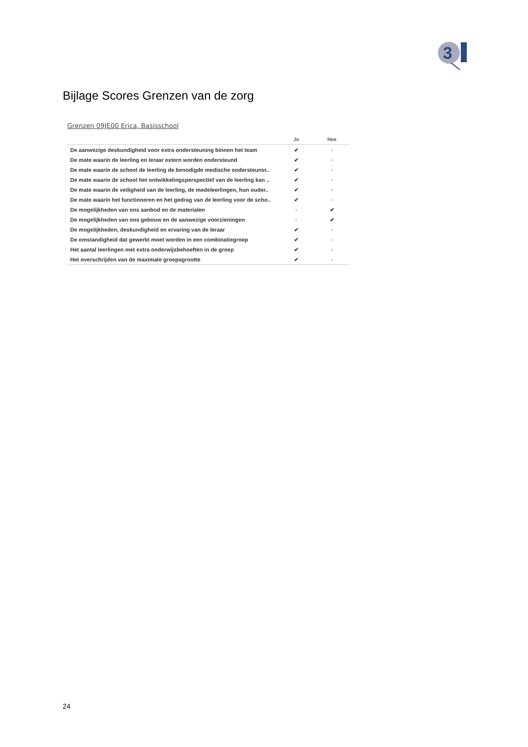3
Bijlage Scores Grenzen van de zorg
Grenzen 09JE00 Erica, Basisschool
| | Ja | Nee |
| --- | --- | --- |
| De aanwezige deskundigheid voor extra ondersteuning binnen het team | ✔ | ■ |
| De mate waarin de leerling en leraar extern worden ondersteund | ✔ | ■ |
| De mate waarin de school de leerling de benodigde medische ondersteunin.. | ✔ | ■ |
| De mate waarin de school het ontwikkelingsperspectief van de leerling kan .. | ✔ | ■ |
| De mate waarin de veiligheid van de leerling, de medeleerlingen, hun ouder.. | ✔ | ■ |
| De mate waarin het functioneren en het gedrag van de leerling voor de scho.. | ✔ | ■ |
| De mogelijkheden van ons aanbod en de materialen | ■ | ✔ |
| De mogelijkheden van ons gebouw en de aanwezige voorzieningen | ■ | ✔ |
| De mogelijkheden, deskundigheid en ervaring van de leraar | ✔ | ■ |
| De omstandigheid dat gewerkt moet worden in een combinatiegroep | ✔ | ■ |
| Het aantal leerlingen met extra onderwijsbehoeften in de groep | ✔ | ■ |
| Het overschrijden van de maximale groepsgrootte | ✔ | ■ |
24